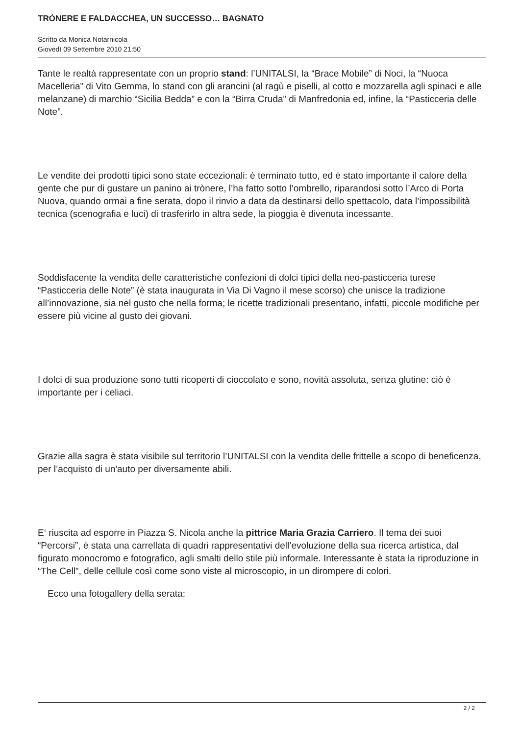TRÒNERE E FALDACCHEA, UN SUCCESSO… BAGNATO
Scritto da Monica Notarnicola
Giovedì 09 Settembre 2010 21:50
Tante le realtà rappresentate con un proprio stand: l’UNITALSI, la “Brace Mobile” di Noci, la “Nuoca Macelleria” di Vito Gemma, lo stand con gli arancini (al ragù e piselli, al cotto e mozzarella agli spinaci e alle melanzane) di marchio “Sicilia Bedda” e con la “Birra Cruda” di Manfredonia ed, infine, la “Pasticceria delle Note”.
Le vendite dei prodotti tipici sono state eccezionali: è terminato tutto, ed è stato importante il calore della gente che pur di gustare un panino ai trònere, l’ha fatto sotto l’ombrello, riparandosi sotto l’Arco di Porta Nuova, quando ormai a fine serata, dopo il rinvio a data da destinarsi dello spettacolo, data l’impossibilità tecnica (scenografia e luci) di trasferirlo in altra sede, la pioggia è divenuta incessante.
Soddisfacente la vendita delle caratteristiche confezioni di dolci tipici della neo-pasticceria turese “Pasticceria delle Note” (è stata inaugurata in Via Di Vagno il mese scorso) che unisce la tradizione all’innovazione, sia nel gusto che nella forma; le ricette tradizionali presentano, infatti, piccole modifiche per essere più vicine al gusto dei giovani.
I dolci di sua produzione sono tutti ricoperti di cioccolato e sono, novità assoluta, senza glutine: ciò è importante per i celiaci.
Grazie alla sagra è stata visibile sul territorio l’UNITALSI con la vendita delle frittelle a scopo di beneficenza, per l’acquisto di un'auto per diversamente abili.
E‘ riuscita ad esporre in Piazza S. Nicola anche la pittrice Maria Grazia Carriero. Il tema dei suoi “Percorsi”, è stata una carrellata di quadri rappresentativi dell’evoluzione della sua ricerca artistica, dal figurato monocromo e fotografico, agli smalti dello stile più informale. Interessante è stata la riproduzione in “The Cell”, delle cellule così come sono viste al microscopio, in un dirompere di colori.
Ecco una fotogallery della serata:
2 / 2